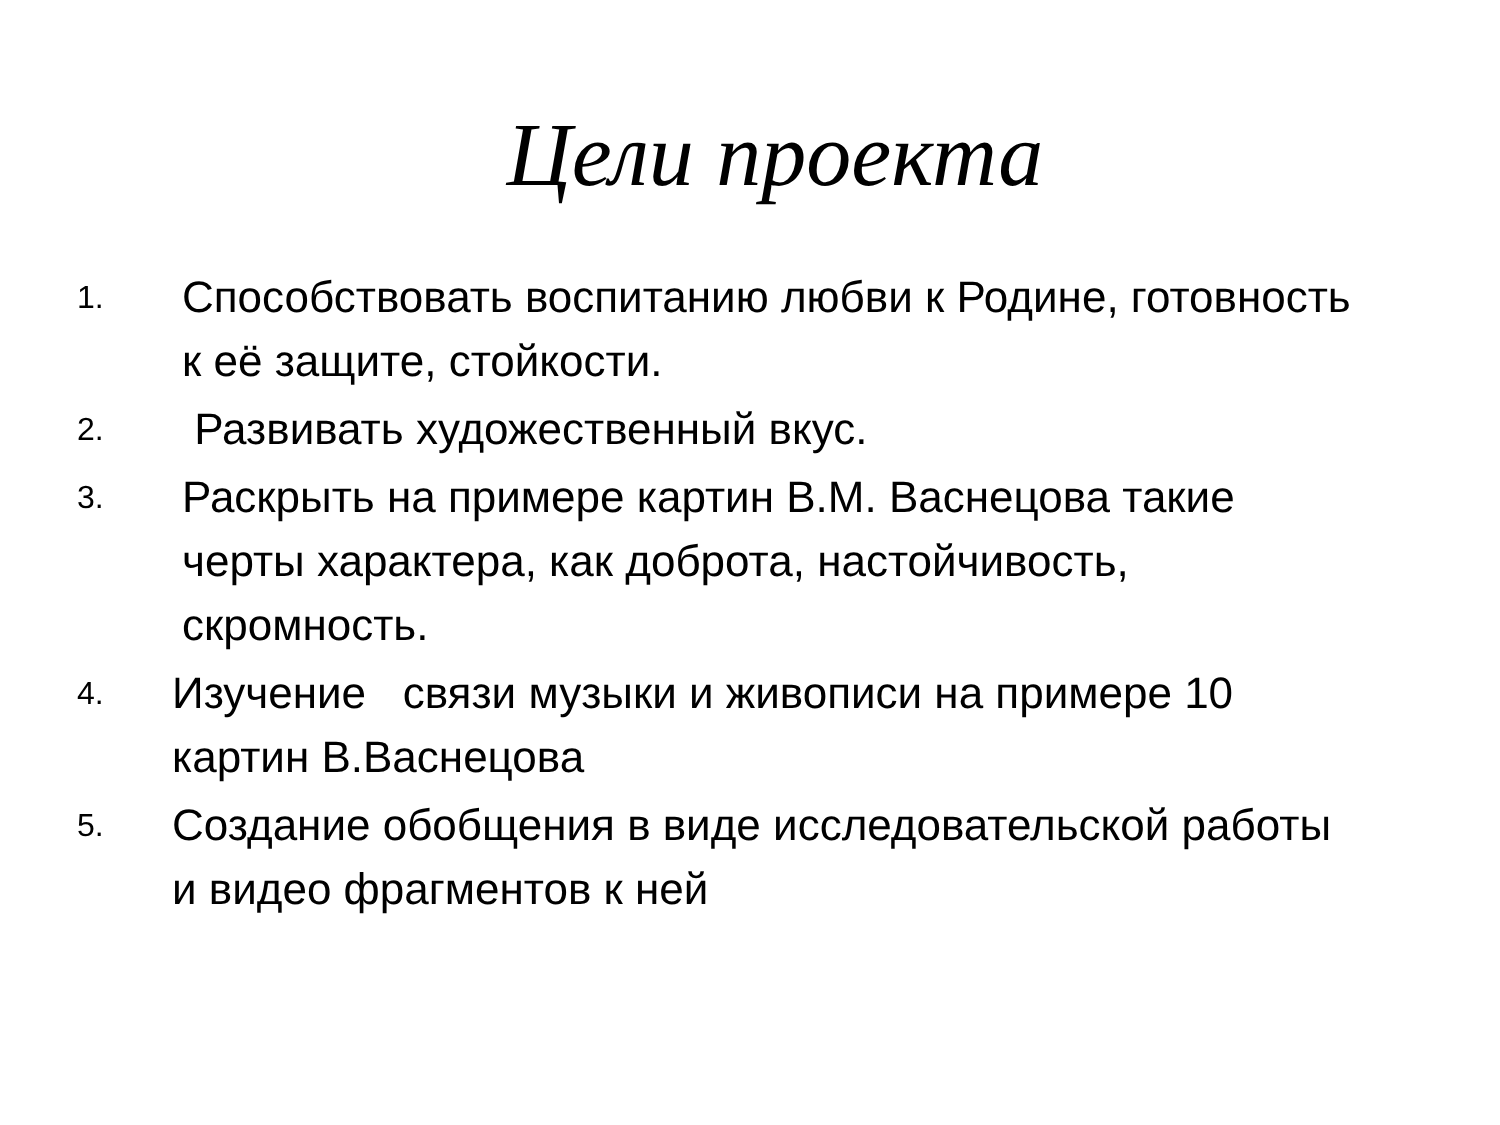Цели проекта
1.
Способствовать воспитанию любви к Родине, готовность к её защите, стойкости.
2.
Развивать художественный вкус.
3.
Раскрыть на примере картин В.М. Васнецова такие черты характера, как доброта, настойчивость, скромность.
4.
Изучение связи музыки и живописи на примере 10 картин В.Васнецова
5.
Создание обобщения в виде исследовательской работы и видео фрагментов к ней